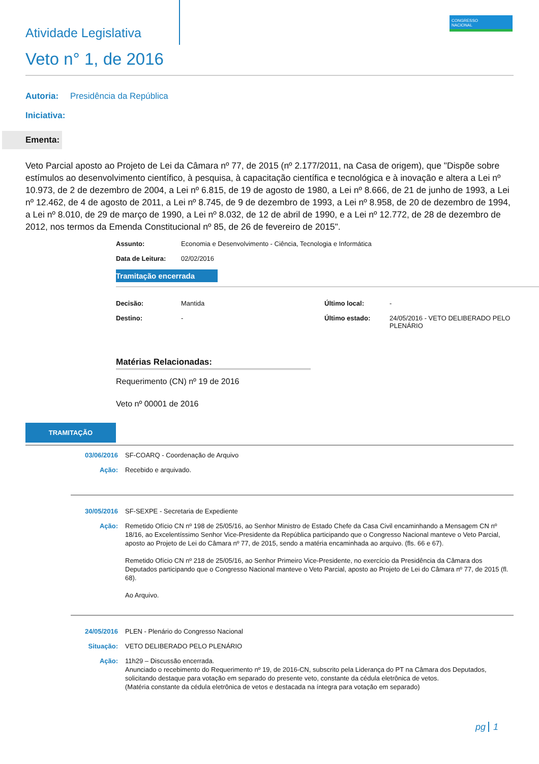CONGRESSO
NACIONAL
Atividade Legislativa
Veto n° 1, de 2016
Autoria: Presidência da República
Iniciativa:
Ementa:
Veto Parcial aposto ao Projeto de Lei da Câmara nº 77, de 2015 (nº 2.177/2011, na Casa de origem), que "Dispõe sobre estímulos ao desenvolvimento científico, à pesquisa, à capacitação científica e tecnológica e à inovação e altera a Lei nº 10.973, de 2 de dezembro de 2004, a Lei nº 6.815, de 19 de agosto de 1980, a Lei nº 8.666, de 21 de junho de 1993, a Lei nº 12.462, de 4 de agosto de 2011, a Lei nº 8.745, de 9 de dezembro de 1993, a Lei nº 8.958, de 20 de dezembro de 1994, a Lei nº 8.010, de 29 de março de 1990, a Lei nº 8.032, de 12 de abril de 1990, e a Lei nº 12.772, de 28 de dezembro de 2012, nos termos da Emenda Constitucional nº 85, de 26 de fevereiro de 2015".
Assunto: Economia e Desenvolvimento - Ciência, Tecnologia e Informática
Data de Leitura: 02/02/2016
Tramitação encerrada
Decisão: Mantida
Destino: -
Último local: -
Último estado: 24/05/2016 - VETO DELIBERADO PELO
PLENÁRIO
Matérias Relacionadas:
Requerimento (CN) nº 19 de 2016
Veto nº 00001 de 2016
TRAMITAÇÃO
03/06/2016
SF-COARQ - Coordenação de Arquivo
Ação:
Recebido e arquivado.
30/05/2016
SF-SEXPE - Secretaria de Expediente
Ação:
Remetido Ofício CN nº 198 de 25/05/16, ao Senhor Ministro de Estado Chefe da Casa Civil encaminhando a Mensagem CN nº 18/16, ao Excelentíssimo Senhor Vice-Presidente da República participando que o Congresso Nacional manteve o Veto Parcial, aposto ao Projeto de Lei do Câmara nº 77, de 2015, sendo a matéria encaminhada ao arquivo. (fls. 66 e 67).
Remetido Ofício CN nº 218 de 25/05/16, ao Senhor Primeiro Vice-Presidente, no exercício da Presidência da Câmara dos Deputados participando que o Congresso Nacional manteve o Veto Parcial, aposto ao Projeto de Lei do Câmara nº 77, de 2015 (fl. 68).
Ao Arquivo.
24/05/2016
PLEN - Plenário do Congresso Nacional
Situação:
VETO DELIBERADO PELO PLENÁRIO
Ação:
11h29 – Discussão encerrada.
Anunciado o recebimento do Requerimento nº 19, de 2016-CN, subscrito pela Liderança do PT na Câmara dos Deputados, solicitando destaque para votação em separado do presente veto, constante da cédula eletrônica de vetos.
(Matéria constante da cédula eletrônica de vetos e destacada na íntegra para votação em separado)
pg 1